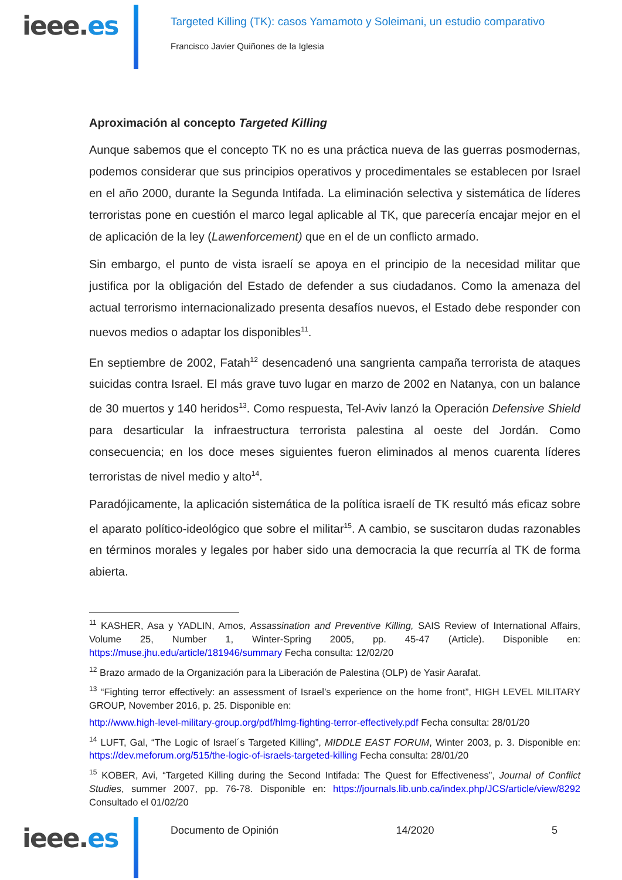ieee.es
Targeted Killing (TK): casos Yamamoto y Soleimani, un estudio comparativo
Francisco Javier Quiñones de la Iglesia
Aproximación al concepto Targeted Killing
Aunque sabemos que el concepto TK no es una práctica nueva de las guerras posmodernas, podemos considerar que sus principios operativos y procedimentales se establecen por Israel en el año 2000, durante la Segunda Intifada. La eliminación selectiva y sistemática de líderes terroristas pone en cuestión el marco legal aplicable al TK, que parecería encajar mejor en el de aplicación de la ley (Lawenforcement) que en el de un conflicto armado.
Sin embargo, el punto de vista israelí se apoya en el principio de la necesidad militar que justifica por la obligación del Estado de defender a sus ciudadanos. Como la amenaza del actual terrorismo internacionalizado presenta desafíos nuevos, el Estado debe responder con nuevos medios o adaptar los disponibles<sup>11</sup>.
En septiembre de 2002, Fatah<sup>12</sup> desencadenó una sangrienta campaña terrorista de ataques suicidas contra Israel. El más grave tuvo lugar en marzo de 2002 en Natanya, con un balance de 30 muertos y 140 heridos<sup>13</sup>. Como respuesta, Tel-Aviv lanzó la Operación Defensive Shield para desarticular la infraestructura terrorista palestina al oeste del Jordán. Como consecuencia; en los doce meses siguientes fueron eliminados al menos cuarenta líderes terroristas de nivel medio y alto<sup>14</sup>.
Paradójicamente, la aplicación sistemática de la política israelí de TK resultó más eficaz sobre el aparato político-ideológico que sobre el militar<sup>15</sup>. A cambio, se suscitaron dudas razonables en términos morales y legales por haber sido una democracia la que recurría al TK de forma abierta.
<sup>11</sup> KASHER, Asa y YADLIN, Amos, Assassination and Preventive Killing, SAIS Review of International Affairs, Volume 25, Number 1, Winter-Spring 2005, pp. 45-47 (Article). Disponible en: https://muse.jhu.edu/article/181946/summary Fecha consulta: 12/02/20
<sup>12</sup> Brazo armado de la Organización para la Liberación de Palestina (OLP) de Yasir Aarafat.
<sup>13</sup> “Fighting terror effectively: an assessment of Israel’s experience on the home front”, HIGH LEVEL MILITARY GROUP, November 2016, p. 25. Disponible en:
http://www.high-level-military-group.org/pdf/hlmg-fighting-terror-effectively.pdf Fecha consulta: 28/01/20
<sup>14</sup> LUFT, Gal, “The Logic of Israel´s Targeted Killing”, MIDDLE EAST FORUM, Winter 2003, p. 3. Disponible en: https://dev.meforum.org/515/the-logic-of-israels-targeted-killing Fecha consulta: 28/01/20
<sup>15</sup> KOBER, Avi, “Targeted Killing during the Second Intifada: The Quest for Effectiveness”, Journal of Conflict Studies, summer 2007, pp. 76-78. Disponible en: https://journals.lib.unb.ca/index.php/JCS/article/view/8292 Consultado el 01/02/20
ieee.es
Documento de Opinión 14/2020 5